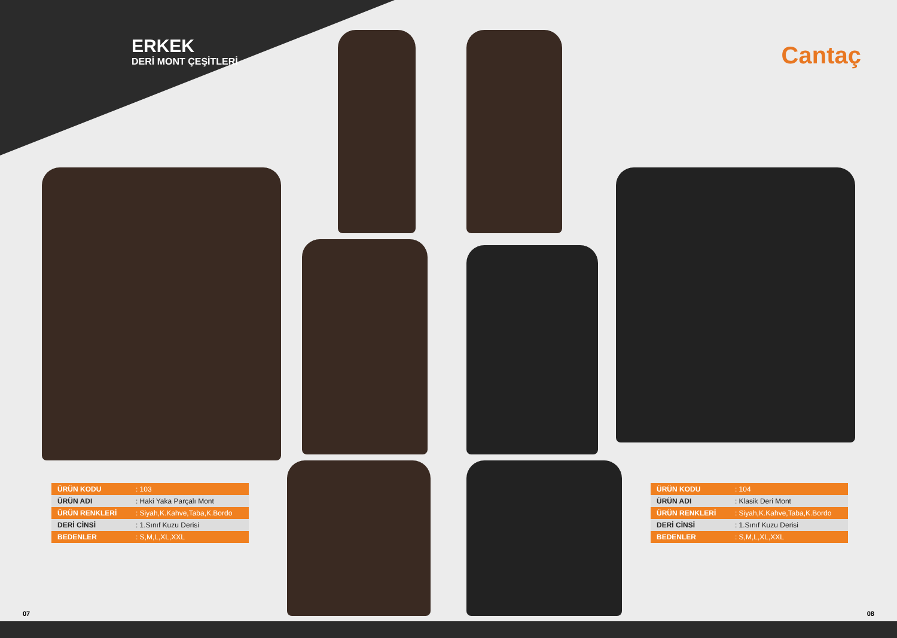ERKEK
DERİ MONT ÇEŞİTLERİ
Cantaç
| ÜRÜN KODU | : 103 |
| ÜRÜN ADI | : Haki Yaka Parçalı Mont |
| ÜRÜN RENKLERİ | : Siyah,K.Kahve,Taba,K.Bordo |
| DERİ CİNSİ | : 1.Sınıf Kuzu Derisi |
| BEDENLER | : S,M,L,XL,XXL |
| ÜRÜN KODU | : 104 |
| ÜRÜN ADI | : Klasik Deri Mont |
| ÜRÜN RENKLERİ | : Siyah,K.Kahve,Taba,K.Bordo |
| DERİ CİNSİ | : 1.Sınıf Kuzu Derisi |
| BEDENLER | : S,M,L,XL,XXL |
07 08